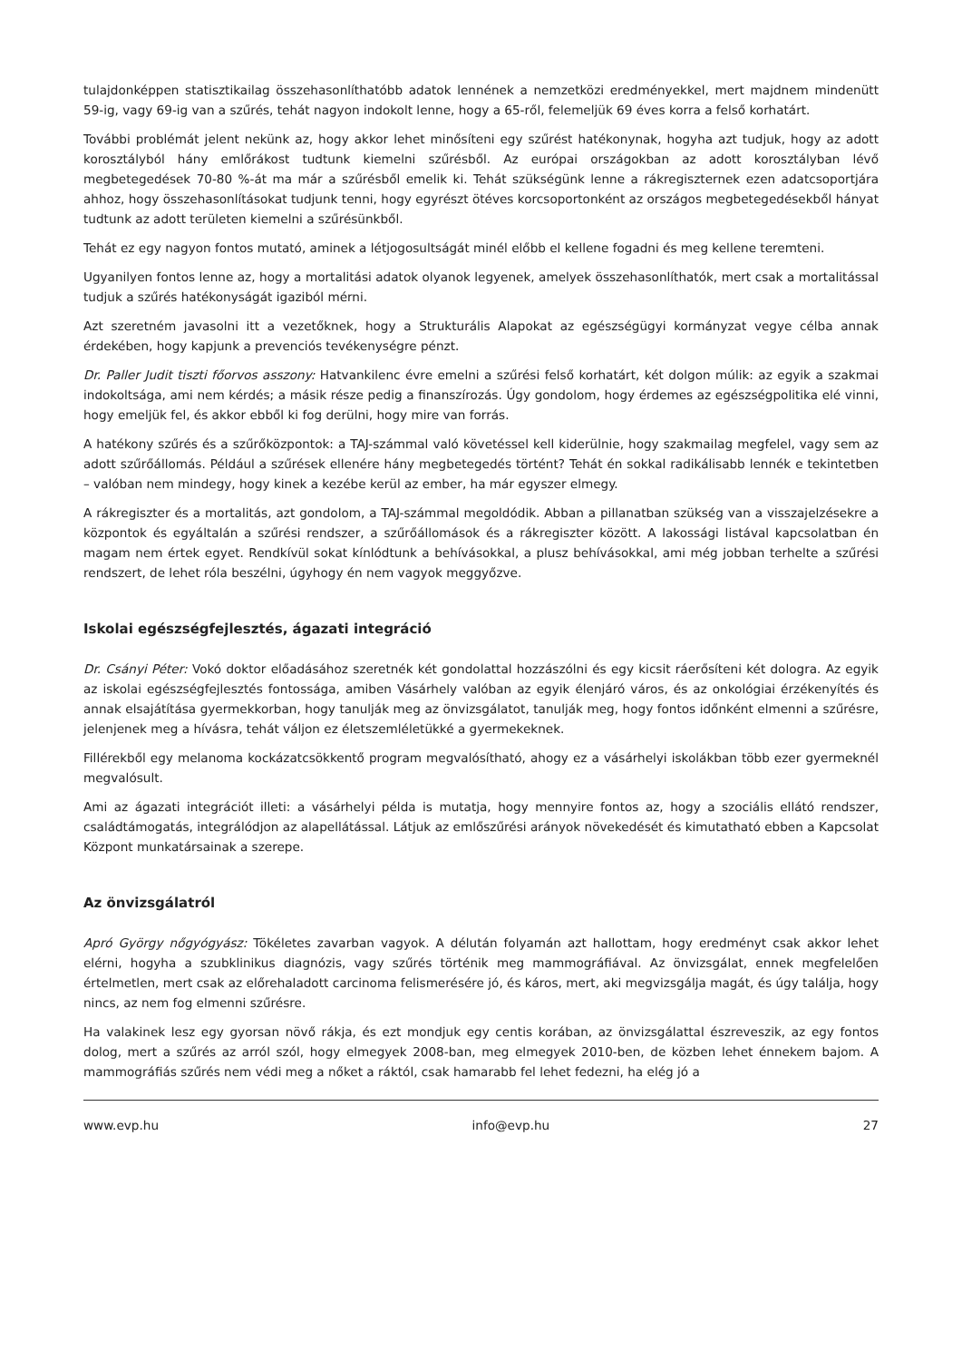tulajdonképpen statisztikailag összehasonlíthatóbb adatok lennének a nemzetközi eredményekkel, mert majdnem mindenütt 59-ig, vagy 69-ig van a szűrés, tehát nagyon indokolt lenne, hogy a 65-ről, felemeljük 69 éves korra a felső korhatárt.
További problémát jelent nekünk az, hogy akkor lehet minősíteni egy szűrést hatékonynak, hogyha azt tudjuk, hogy az adott korosztályból hány emlőrákost tudtunk kiemelni szűrésből. Az európai országokban az adott korosztályban lévő megbetegedések 70-80 %-át ma már a szűrésből emelik ki. Tehát szükségünk lenne a rákregiszternek ezen adatcsoportjára ahhoz, hogy összehasonlításokat tudjunk tenni, hogy egyrészt ötéves korcsoportonként az országos megbetegedésekből hányat tudtunk az adott területen kiemelni a szűrésünkből.
Tehát ez egy nagyon fontos mutató, aminek a létjogosultságát minél előbb el kellene fogadni és meg kellene teremteni.
Ugyanilyen fontos lenne az, hogy a mortalitási adatok olyanok legyenek, amelyek összehasonlíthatók, mert csak a mortalitással tudjuk a szűrés hatékonyságát igaziból mérni.
Azt szeretném javasolni itt a vezetőknek, hogy a Strukturális Alapokat az egészségügyi kormányzat vegye célba annak érdekében, hogy kapjunk a prevenciós tevékenységre pénzt.
Dr. Paller Judit tiszti főorvos asszony: Hatvankilenc évre emelni a szűrési felső korhatárt, két dolgon múlik: az egyik a szakmai indokoltsága, ami nem kérdés; a másik része pedig a finanszírozás. Úgy gondolom, hogy érdemes az egészségpolitika elé vinni, hogy emeljük fel, és akkor ebből ki fog derülni, hogy mire van forrás.
A hatékony szűrés és a szűrőközpontok: a TAJ-számmal való követéssel kell kiderülnie, hogy szakmailag megfelel, vagy sem az adott szűrőállomás. Például a szűrések ellenére hány megbetegedés történt? Tehát én sokkal radikálisabb lennék e tekintetben – valóban nem mindegy, hogy kinek a kezébe kerül az ember, ha már egyszer elmegy.
A rákregiszter és a mortalitás, azt gondolom, a TAJ-számmal megoldódik. Abban a pillanatban szükség van a visszajelzésekre a központok és egyáltalán a szűrési rendszer, a szűrőállomások és a rákregiszter között. A lakossági listával kapcsolatban én magam nem értek egyet. Rendkívül sokat kínlódtunk a behívásokkal, a plusz behívásokkal, ami még jobban terhelte a szűrési rendszert, de lehet róla beszélni, úgyhogy én nem vagyok meggyőzve.
Iskolai egészségfejlesztés, ágazati integráció
Dr. Csányi Péter: Vokó doktor előadásához szeretnék két gondolattal hozzászólni és egy kicsit ráerősíteni két dologra. Az egyik az iskolai egészségfejlesztés fontossága, amiben Vásárhely valóban az egyik élenjáró város, és az onkológiai érzékenyítés és annak elsajátítása gyermekkorban, hogy tanulják meg az önvizsgálatot, tanulják meg, hogy fontos időnként elmenni a szűrésre, jelenjenek meg a hívásra, tehát váljon ez életszemléletükké a gyermekeknek.
Fillérekből egy melanoma kockázatcsökkentő program megvalósítható, ahogy ez a vásárhelyi iskolákban több ezer gyermeknél megvalósult.
Ami az ágazati integrációt illeti: a vásárhelyi példa is mutatja, hogy mennyire fontos az, hogy a szociális ellátó rendszer, családtámogatás, integrálódjon az alapellátással. Látjuk az emlőszűrési arányok növekedését és kimutatható ebben a Kapcsolat Központ munkatársainak a szerepe.
Az önvizsgálatról
Apró György nőgyógyász: Tökéletes zavarban vagyok. A délután folyamán azt hallottam, hogy eredményt csak akkor lehet elérni, hogyha a szubklinikus diagnózis, vagy szűrés történik meg mammográfiával. Az önvizsgálat, ennek megfelelően értelmetlen, mert csak az előrehaladott carcinoma felismerésére jó, és káros, mert, aki megvizsgálja magát, és úgy találja, hogy nincs, az nem fog elmenni szűrésre.
Ha valakinek lesz egy gyorsan növő rákja, és ezt mondjuk egy centis korában, az önvizsgálattal észreveszik, az egy fontos dolog, mert a szűrés az arról szól, hogy elmegyek 2008-ban, meg elmegyek 2010-ben, de közben lehet énnekem bajom. A mammográfiás szűrés nem védi meg a nőket a ráktól, csak hamarabb fel lehet fedezni, ha elég jó a
www.evp.hu info@evp.hu 27